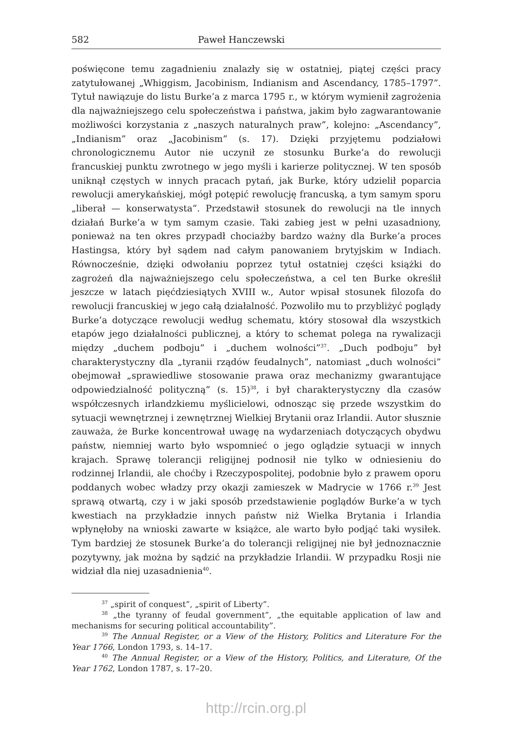582 Paweł Hanczewski
poświęcone temu zagadnieniu znalazły się w ostatniej, piątej części pracy zatytułowanej „Whiggism, Jacobinism, Indianism and Ascendancy, 1785–1797”. Tytuł nawiązuje do listu Burke’a z marca 1795 r., w którym wymienił zagrożenia dla najważniejszego celu społeczeństwa i państwa, jakim było zagwarantowanie możliwości korzystania z „naszych naturalnych praw”, kolejno: „Ascendancy”, „Indianism” oraz „Jacobinism” (s. 17). Dzięki przyjętemu podziałowi chronologicznemu Autor nie uczynił ze stosunku Burke’a do rewolucji francuskiej punktu zwrotnego w jego myśli i karierze politycznej. W ten sposób uniknął częstych w innych pracach pytań, jak Burke, który udzielił poparcia rewolucji amerykańskiej, mógł potępić rewolucję francuską, a tym samym sporu „liberał — konserwatysta”. Przedstawił stosunek do rewolucji na tle innych działań Burke’a w tym samym czasie. Taki zabieg jest w pełni uzasadniony, ponieważ na ten okres przypadł chociażby bardzo ważny dla Burke’a proces Hastingsa, który był sądem nad całym panowaniem brytyjskim w Indiach. Równocześnie, dzięki odwołaniu poprzez tytuł ostatniej części książki do zagrożeń dla najważniejszego celu społeczeństwa, a cel ten Burke określił jeszcze w latach pięćdziesiątych XVIII w., Autor wpisał stosunek filozofa do rewolucji francuskiej w jego całą działalność. Pozwoliło mu to przybliżyć poglądy Burke’a dotyczące rewolucji według schematu, który stosował dla wszystkich etapów jego działalności publicznej, a który to schemat polega na rywalizacji między „duchem podboju” i „duchem wolności”<sup>37</sup>. „Duch podboju” był charakterystyczny dla „tyranii rządów feudalnych”, natomiast „duch wolności” obejmował „sprawiedliwe stosowanie prawa oraz mechanizmy gwarantujące odpowiedzialność polityczną” (s. 15)<sup>38</sup>, i był charakterystyczny dla czasów współczesnych irlandzkiemu myślicielowi, odnosząc się przede wszystkim do sytuacji wewnętrznej i zewnętrznej Wielkiej Brytanii oraz Irlandii. Autor słusznie zauważa, że Burke koncentrował uwagę na wydarzeniach dotyczących obydwu państw, niemniej warto było wspomnieć o jego oglądzie sytuacji w innych krajach. Sprawę tolerancji religijnej podnosił nie tylko w odniesieniu do rodzinnej Irlandii, ale choćby i Rzeczypospolitej, podobnie było z prawem oporu poddanych wobec władzy przy okazji zamieszek w Madrycie w 1766 r.<sup>39</sup> Jest sprawą otwartą, czy i w jaki sposób przedstawienie poglądów Burke’a w tych kwestiach na przykładzie innych państw niż Wielka Brytania i Irlandia wpłynęłoby na wnioski zawarte w książce, ale warto było podjąć taki wysiłek. Tym bardziej że stosunek Burke’a do tolerancji religijnej nie był jednoznacznie pozytywny, jak można by sądzić na przykładzie Irlandii. W przypadku Rosji nie widział dla niej uzasadnienia<sup>40</sup>.
<sup>37</sup> „spirit of conquest”, „spirit of Liberty”.
<sup>38</sup> „the tyranny of feudal government”, „the equitable application of law and mechanisms for securing political accountability”.
<sup>39</sup> The Annual Register, or a View of the History, Politics and Literature For the Year 1766, London 1793, s. 14–17.
<sup>40</sup> The Annual Register, or a View of the History, Politics, and Literature, Of the Year 1762, London 1787, s. 17–20.
http://rcin.org.pl